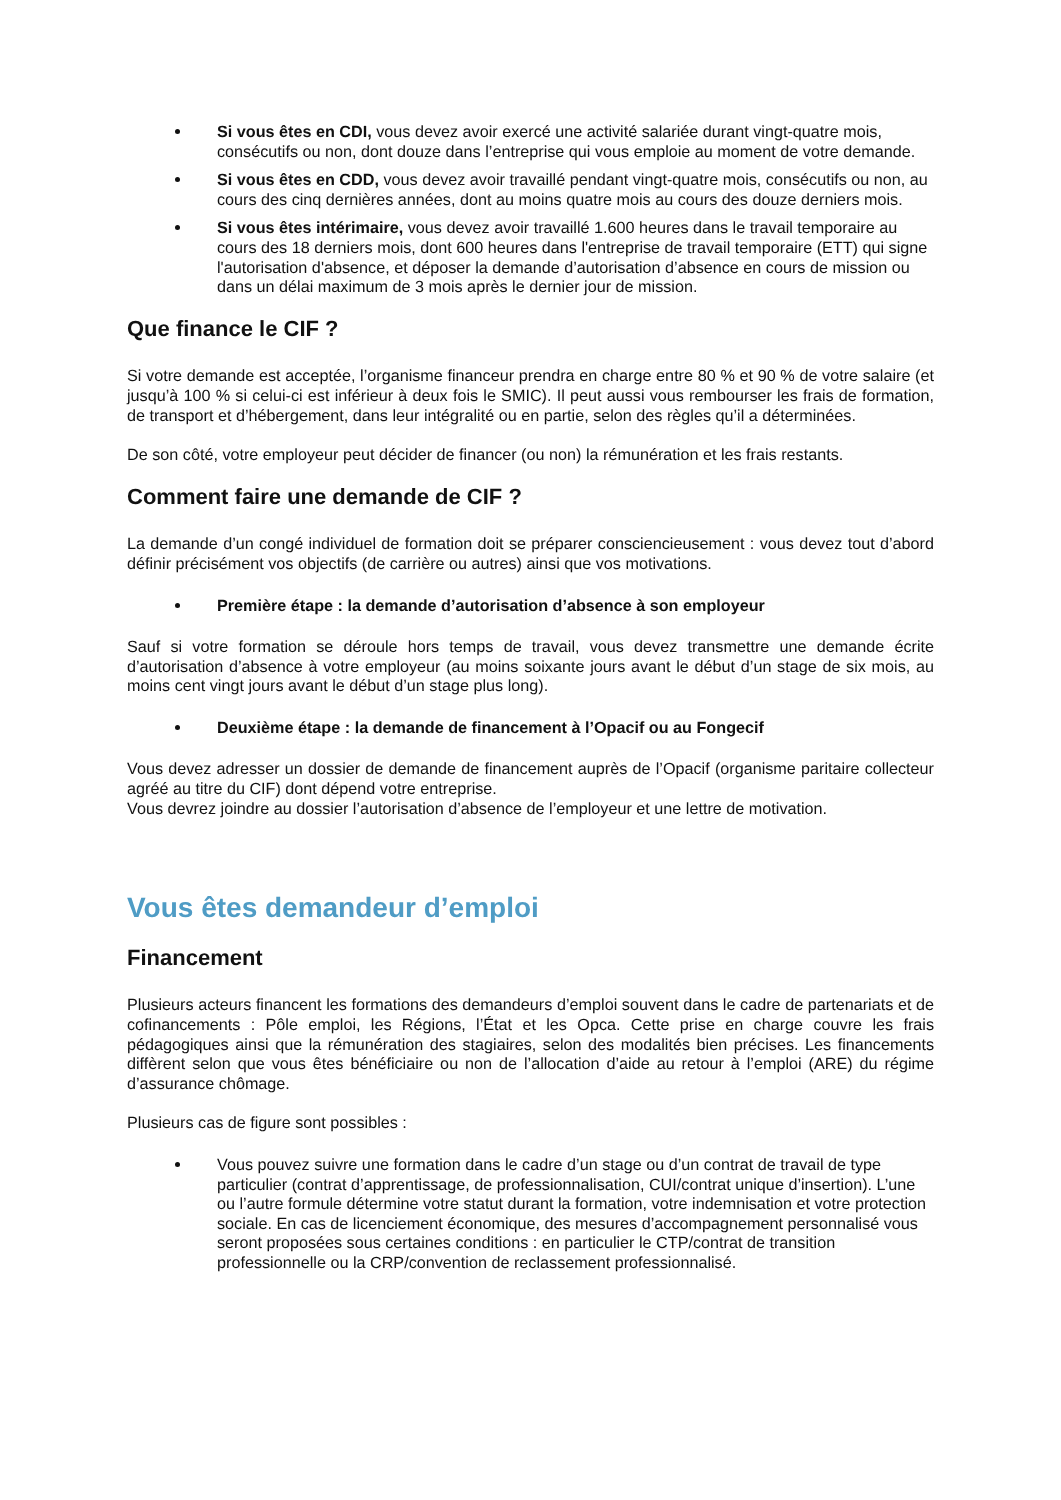Si vous êtes en CDI, vous devez avoir exercé une activité salariée durant vingt-quatre mois, consécutifs ou non, dont douze dans l’entreprise qui vous emploie au moment de votre demande.
Si vous êtes en CDD, vous devez avoir travaillé pendant vingt-quatre mois, consécutifs ou non, au cours des cinq dernières années, dont au moins quatre mois au cours des douze derniers mois.
Si vous êtes intérimaire, vous devez avoir travaillé 1.600 heures dans le travail temporaire au cours des 18 derniers mois, dont 600 heures dans l'entreprise de travail temporaire (ETT) qui signe l'autorisation d'absence, et déposer la demande d’autorisation d’absence en cours de mission ou dans un délai maximum de 3 mois après le dernier jour de mission.
Que finance le CIF ?
Si votre demande est acceptée, l’organisme financeur prendra en charge entre 80 % et 90 % de votre salaire (et jusqu’à 100 % si celui-ci est inférieur à deux fois le SMIC). Il peut aussi vous rembourser les frais de formation, de transport et d’hébergement, dans leur intégralité ou en partie, selon des règles qu’il a déterminées.
De son côté, votre employeur peut décider de financer (ou non) la rémunération et les frais restants.
Comment faire une demande de CIF ?
La demande d’un congé individuel de formation doit se préparer consciencieusement : vous devez tout d’abord définir précisément vos objectifs (de carrière ou autres) ainsi que vos motivations.
Première étape : la demande d’autorisation d’absence à son employeur
Sauf si votre formation se déroule hors temps de travail, vous devez transmettre une demande écrite d’autorisation d’absence à votre employeur (au moins soixante jours avant le début d’un stage de six mois, au moins cent vingt jours avant le début d’un stage plus long).
Deuxième étape : la demande de financement à l’Opacif ou au Fongecif
Vous devez adresser un dossier de demande de financement auprès de l’Opacif (organisme paritaire collecteur agréé au titre du CIF) dont dépend votre entreprise.
Vous devrez joindre au dossier l’autorisation d’absence de l’employeur et une lettre de motivation.
Vous êtes demandeur d’emploi
Financement
Plusieurs acteurs financent les formations des demandeurs d’emploi souvent dans le cadre de partenariats et de cofinancements : Pôle emploi, les Régions, l’État et les Opca. Cette prise en charge couvre les frais pédagogiques ainsi que la rémunération des stagiaires, selon des modalités bien précises. Les financements diffèrent selon que vous êtes bénéficiaire ou non de l’allocation d’aide au retour à l’emploi (ARE) du régime d’assurance chômage.
Plusieurs cas de figure sont possibles :
Vous pouvez suivre une formation dans le cadre d’un stage ou d’un contrat de travail de type particulier (contrat d’apprentissage, de professionnalisation, CUI/contrat unique d’insertion). L’une ou l’autre formule détermine votre statut durant la formation, votre indemnisation et votre protection sociale. En cas de licenciement économique, des mesures d’accompagnement personnalisé vous seront proposées sous certaines conditions : en particulier le CTP/contrat de transition professionnelle ou la CRP/convention de reclassement professionnalisé.